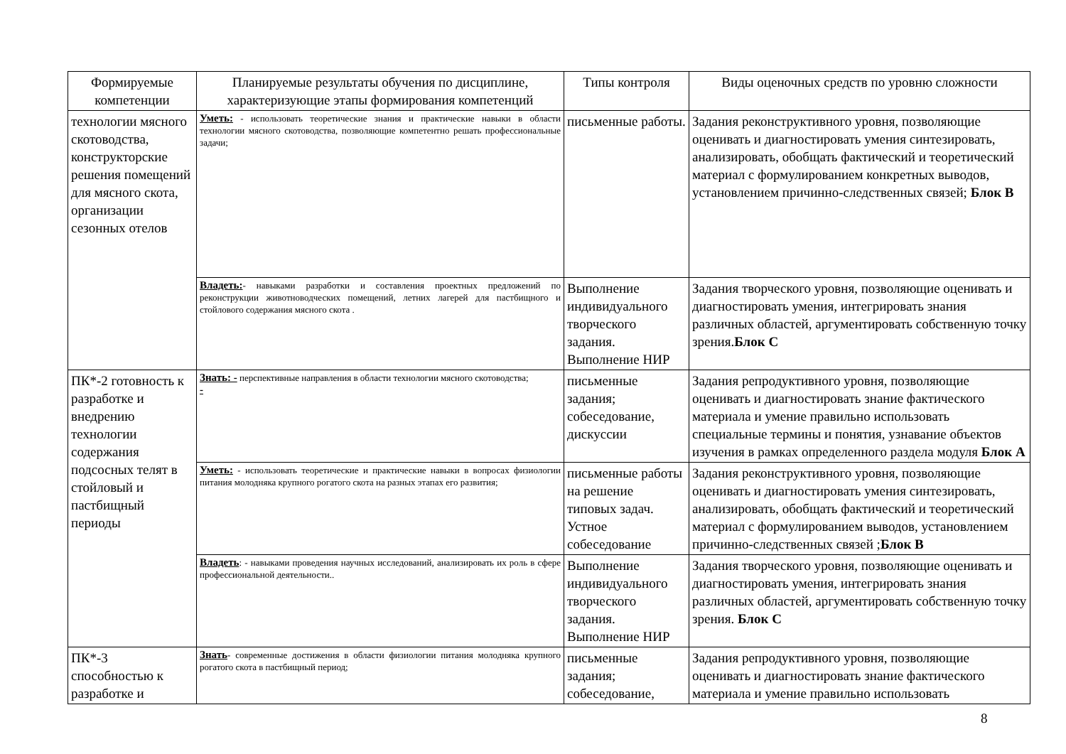| Формируемые компетенции | Планируемые результаты обучения по дисциплине, характеризующие этапы формирования компетенций | Типы контроля | Виды оценочных средств по уровню сложности |
| --- | --- | --- | --- |
| технологии мясного скотоводства, конструкторские решения помещений для мясного скота, организации сезонных отелов | Уметь: - использовать теоретические знания и практические навыки в области технологии мясного скотоводства, позволяющие компетентно решать профессиональные задачи; | письменные работы. | Задания реконструктивного уровня, позволяющие оценивать и диагностировать умения синтезировать, анализировать, обобщать фактический и теоретический материал с формулированием конкретных выводов, установлением причинно-следственных связей; Блок В |
| | Владеть: - навыками разработки и составления проектных предложений по реконструкции животноводческих помещений, летних лагерей для пастбищного и стойлового содержания мясного скота . | Выполнение индивидуального творческого задания. Выполнение НИР | Задания творческого уровня, позволяющие оценивать и диагностировать умения, интегрировать знания различных областей, аргументировать собственную точку зрения. Блок С |
| ПК*-2 готовность к разработке и внедрению технологии содержания подсосных телят в стойловый и пастбищный периоды | Знать: - перспективные направления в области технологии мясного скотоводства; - | письменные задания; собеседование, дискуссии | Задания репродуктивного уровня, позволяющие оценивать и диагностировать знание фактического материала и умение правильно использовать специальные термины и понятия, узнавание объектов изучения в рамках определенного раздела модуля Блок А |
| | Уметь: - использовать теоретические и практические навыки в вопросах физиологии питания молодняка крупного рогатого скота на разных этапах его развития; | письменные работы на решение типовых задач. Устное собеседование | Задания реконструктивного уровня, позволяющие оценивать и диагностировать умения синтезировать, анализировать, обобщать фактический и теоретический материал с формулированием выводов, установлением причинно-следственных связей ; Блок В |
| | Владеть : - навыками проведения научных исследований, анализировать их роль в сфере профессиональной деятельности.. | Выполнение индивидуального творческого задания. Выполнение НИР | Задания творческого уровня, позволяющие оценивать и диагностировать умения, интегрировать знания различных областей, аргументировать собственную точку зрения. Блок С |
| ПК*-3 способностью к разработке и | Знать - современные достижения в области физиологии питания молодняка крупного рогатого скота в пастбищный период; | письменные задания; собеседование, | Задания репродуктивного уровня, позволяющие оценивать и диагностировать знание фактического материала и умение правильно использовать |
8